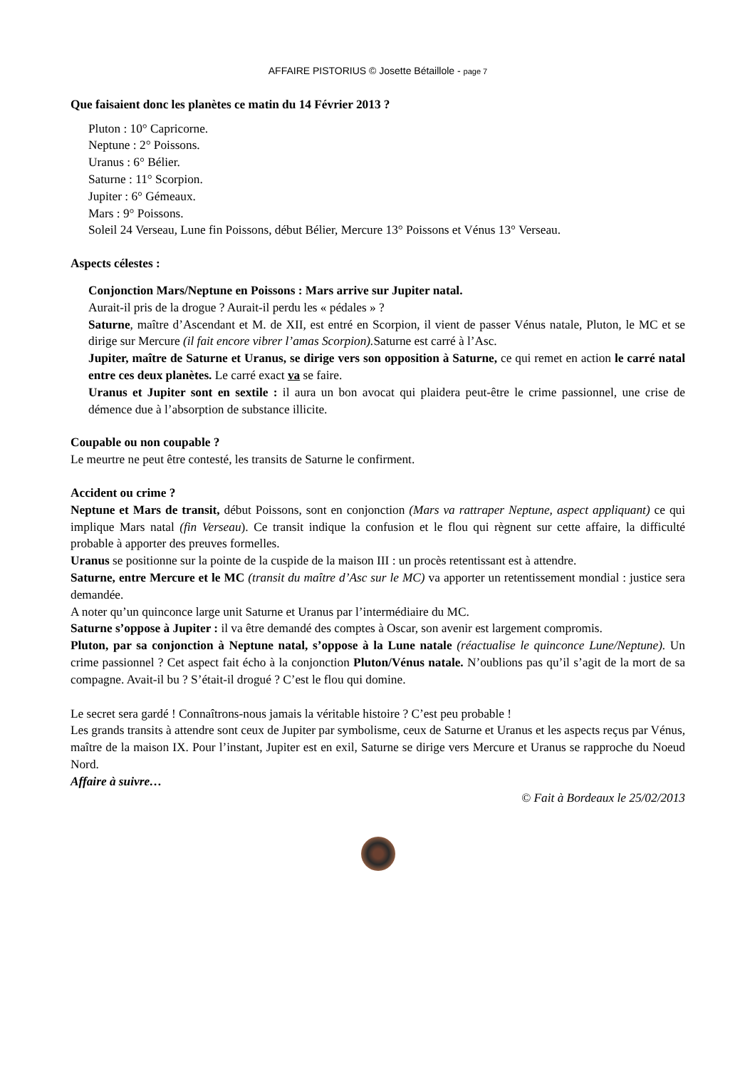AFFAIRE PISTORIUS © Josette Bétaillole - page 7
Que faisaient donc les planètes ce matin du 14 Février 2013 ?
Pluton : 10° Capricorne.
Neptune : 2° Poissons.
Uranus : 6° Bélier.
Saturne : 11° Scorpion.
Jupiter : 6° Gémeaux.
Mars : 9° Poissons.
Soleil 24 Verseau, Lune fin Poissons, début Bélier, Mercure 13° Poissons et Vénus 13° Verseau.
Aspects célestes :
Conjonction Mars/Neptune en Poissons : Mars arrive sur Jupiter natal.
Aurait-il pris de la drogue ? Aurait-il perdu les « pédales » ?
Saturne, maître d’Ascendant et M. de XII, est entré en Scorpion, il vient de passer Vénus natale, Pluton, le MC et se dirige sur Mercure (il fait encore vibrer l’amas Scorpion). Saturne est carré à l’Asc.
Jupiter, maître de Saturne et Uranus, se dirige vers son opposition à Saturne, ce qui remet en action le carré natal entre ces deux planètes. Le carré exact va se faire.
Uranus et Jupiter sont en sextile : il aura un bon avocat qui plaidera peut-être le crime passionnel, une crise de démence due à l’absorption de substance illicite.
Coupable ou non coupable ?
Le meurtre ne peut être contesté, les transits de Saturne le confirment.
Accident ou crime ?
Neptune et Mars de transit, début Poissons, sont en conjonction (Mars va rattraper Neptune, aspect appliquant) ce qui implique Mars natal (fin Verseau). Ce transit indique la confusion et le flou qui règnent sur cette affaire, la difficulté probable à apporter des preuves formelles.
Uranus se positionne sur la pointe de la cuspide de la maison III : un procès retentissant est à attendre.
Saturne, entre Mercure et le MC (transit du maître d’Asc sur le MC) va apporter un retentissement mondial : justice sera demandée.
A noter qu’un quinconce large unit Saturne et Uranus par l’intermédiaire du MC.
Saturne s’oppose à Jupiter : il va être demandé des comptes à Oscar, son avenir est largement compromis.
Pluton, par sa conjonction à Neptune natal, s’oppose à la Lune natale (réactualise le quinconce Lune/Neptune). Un crime passionnel ? Cet aspect fait écho à la conjonction Pluton/Vénus natale. N’oublions pas qu’il s’agit de la mort de sa compagne. Avait-il bu ? S’était-il drogué ? C’est le flou qui domine.
Le secret sera gardé ! Connaîtrons-nous jamais la véritable histoire ? C’est peu probable !
Les grands transits à attendre sont ceux de Jupiter par symbolisme, ceux de Saturne et Uranus et les aspects reçus par Vénus, maître de la maison IX. Pour l’instant, Jupiter est en exil, Saturne se dirige vers Mercure et Uranus se rapproche du Noeud Nord.
Affaire à suivre…
© Fait à Bordeaux le 25/02/2013